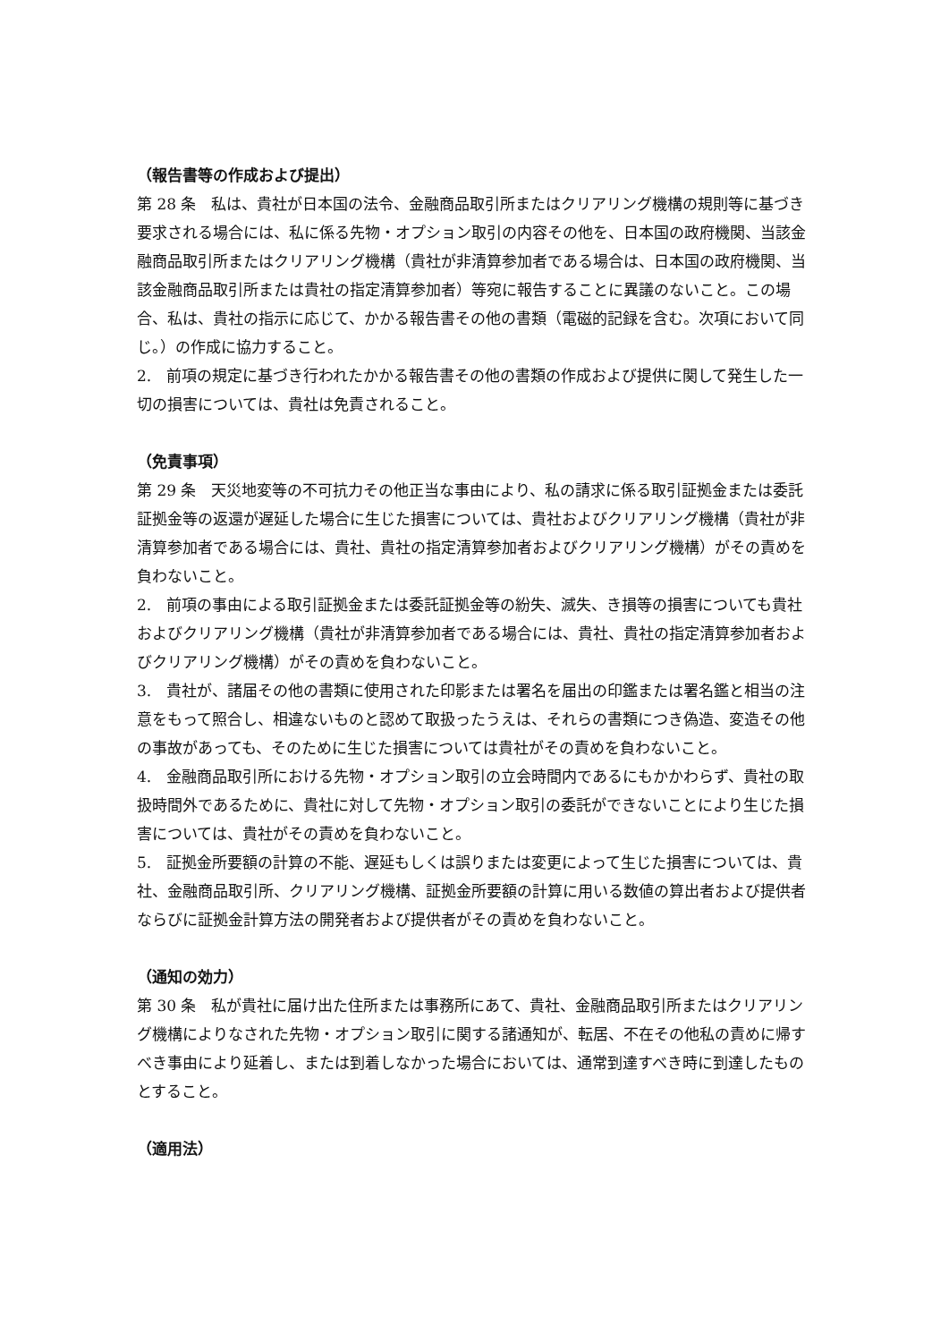（報告書等の作成および提出）
第 28 条　私は、貴社が日本国の法令、金融商品取引所またはクリアリング機構の規則等に基づき要求される場合には、私に係る先物・オプション取引の内容その他を、日本国の政府機関、当該金融商品取引所またはクリアリング機構（貴社が非清算参加者である場合は、日本国の政府機関、当該金融商品取引所または貴社の指定清算参加者）等宛に報告することに異議のないこと。この場合、私は、貴社の指示に応じて、かかる報告書その他の書類（電磁的記録を含む。次項において同じ。）の作成に協力すること。
2.　前項の規定に基づき行われたかかる報告書その他の書類の作成および提供に関して発生した一切の損害については、貴社は免責されること。
（免責事項）
第 29 条　天災地変等の不可抗力その他正当な事由により、私の請求に係る取引証拠金または委託証拠金等の返還が遅延した場合に生じた損害については、貴社およびクリアリング機構（貴社が非清算参加者である場合には、貴社、貴社の指定清算参加者およびクリアリング機構）がその責めを負わないこと。
2.　前項の事由による取引証拠金または委託証拠金等の紛失、滅失、き損等の損害についても貴社およびクリアリング機構（貴社が非清算参加者である場合には、貴社、貴社の指定清算参加者およびクリアリング機構）がその責めを負わないこと。
3.　貴社が、諸届その他の書類に使用された印影または署名を届出の印鑑または署名鑑と相当の注意をもって照合し、相違ないものと認めて取扱ったうえは、それらの書類につき偽造、変造その他の事故があっても、そのために生じた損害については貴社がその責めを負わないこと。
4.　金融商品取引所における先物・オプション取引の立会時間内であるにもかかわらず、貴社の取扱時間外であるために、貴社に対して先物・オプション取引の委託ができないことにより生じた損害については、貴社がその責めを負わないこと。
5.　証拠金所要額の計算の不能、遅延もしくは誤りまたは変更によって生じた損害については、貴社、金融商品取引所、クリアリング機構、証拠金所要額の計算に用いる数値の算出者および提供者ならびに証拠金計算方法の開発者および提供者がその責めを負わないこと。
（通知の効力）
第 30 条　私が貴社に届け出た住所または事務所にあて、貴社、金融商品取引所またはクリアリング機構によりなされた先物・オプション取引に関する諸通知が、転居、不在その他私の責めに帰すべき事由により延着し、または到着しなかった場合においては、通常到達すべき時に到達したものとすること。
（適用法）